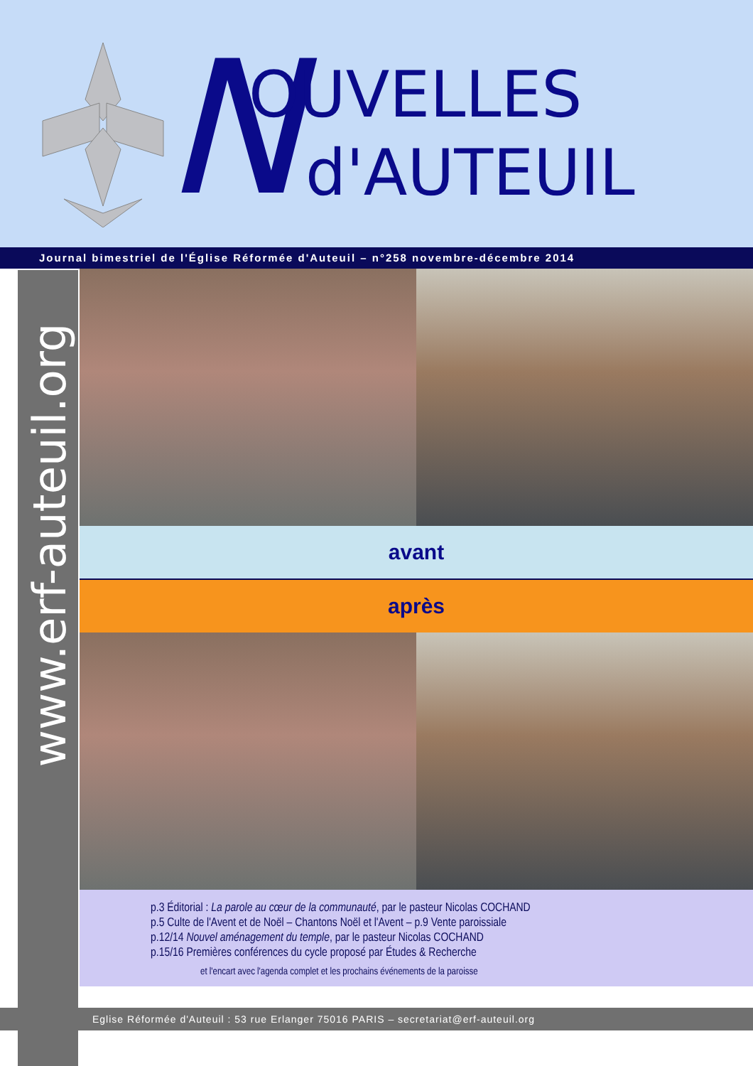N OUVELLES
d'AUTEUIL
Journal bimestriel de l'Église Réformée d'Auteuil – n°258 novembre-décembre 2014
www.erf-auteuil.org
avant
après
p.3 Éditorial : La parole au cœur de la communauté, par le pasteur Nicolas COCHAND
p.5 Culte de l'Avent et de Noël – Chantons Noël et l'Avent – p.9 Vente paroissiale
p.12/14 Nouvel aménagement du temple, par le pasteur Nicolas COCHAND
p.15/16 Premières conférences du cycle proposé par Études & Recherche
et l'encart avec l'agenda complet et les prochains événements de la paroisse
Eglise Réformée d'Auteuil : 53 rue Erlanger 75016 PARIS – secretariat@erf-auteuil.org